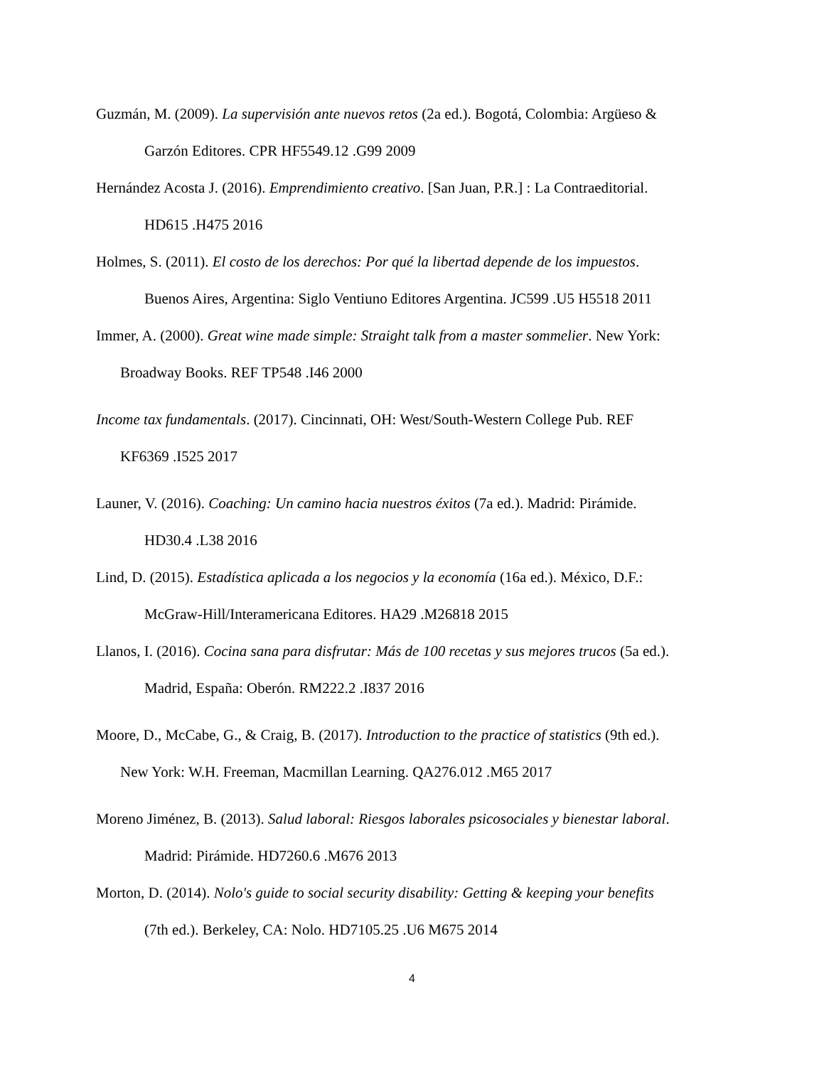Guzmán, M. (2009). La supervisión ante nuevos retos (2a ed.). Bogotá, Colombia: Argüeso &
Garzón Editores. CPR HF5549.12 .G99 2009
Hernández Acosta J. (2016). Emprendimiento creativo. [San Juan, P.R.] : La Contraeditorial.
HD615 .H475 2016
Holmes, S. (2011). El costo de los derechos: Por qué la libertad depende de los impuestos.
Buenos Aires, Argentina: Siglo Ventiuno Editores Argentina. JC599 .U5 H5518 2011
Immer, A. (2000). Great wine made simple: Straight talk from a master sommelier. New York:
Broadway Books. REF TP548 .I46 2000
Income tax fundamentals. (2017). Cincinnati, OH: West/South-Western College Pub. REF
KF6369 .I525 2017
Launer, V. (2016). Coaching: Un camino hacia nuestros éxitos (7a ed.). Madrid: Pirámide.
HD30.4 .L38 2016
Lind, D. (2015). Estadística aplicada a los negocios y la economía (16a ed.). México, D.F.:
McGraw-Hill/Interamericana Editores. HA29 .M26818 2015
Llanos, I. (2016). Cocina sana para disfrutar: Más de 100 recetas y sus mejores trucos (5a ed.).
Madrid, España: Oberón. RM222.2 .I837 2016
Moore, D., McCabe, G., & Craig, B. (2017). Introduction to the practice of statistics (9th ed.).
New York: W.H. Freeman, Macmillan Learning. QA276.012 .M65 2017
Moreno Jiménez, B. (2013). Salud laboral: Riesgos laborales psicosociales y bienestar laboral.
Madrid: Pirámide. HD7260.6 .M676 2013
Morton, D. (2014). Nolo's guide to social security disability: Getting & keeping your benefits
(7th ed.). Berkeley, CA: Nolo. HD7105.25 .U6 M675 2014
4